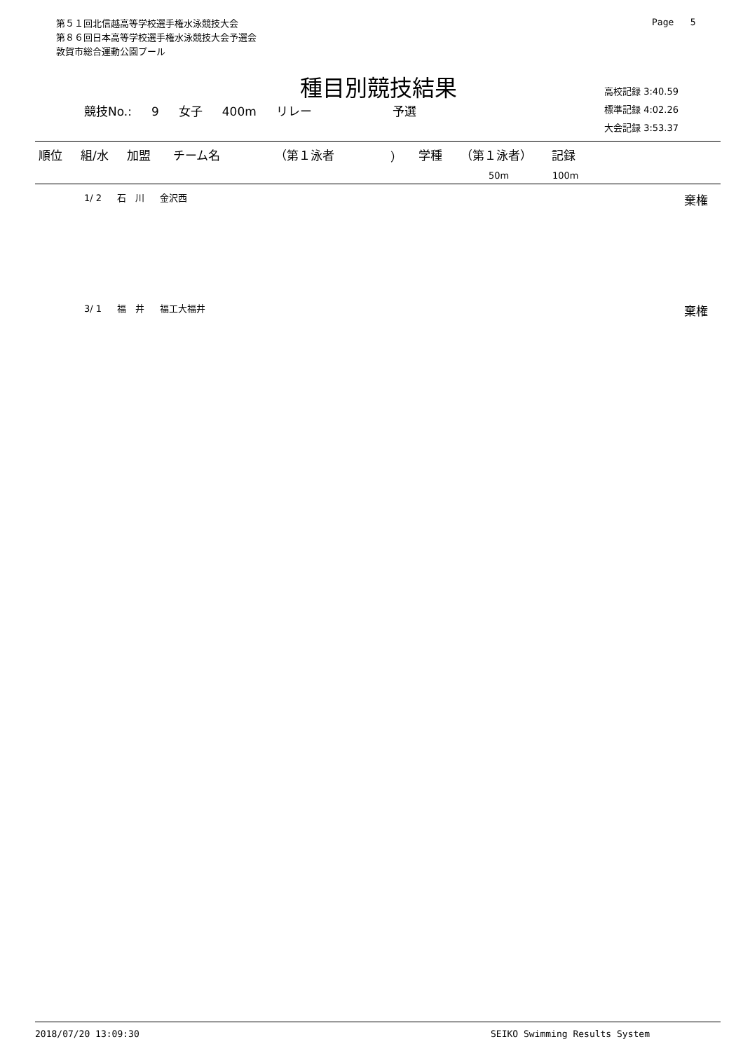第５１回北信越高等学校選手権水泳競技大会
第８６回日本高等学校選手権水泳競技大会予選会
敦賀市総合運動公園プール
Page 5
種目別競技結果
競技No.: 9 女子 400m リレー 予選
高校記録 3:40.59
標準記録 4:02.26
大会記録 3:53.37
| 順位 | 組/水 | 加盟 | チーム名 | （第１泳者 | ） | 学種 | （第１泳者） | 記録 |
| --- | --- | --- | --- | --- | --- | --- | --- | --- |
| | | | | | | | 50m | 100m |
1/ 2 石　川 金沢西
棄権
3/ 1 福　井 福工大福井
棄権
2018/07/20 13:09:30 SEIKO Swimming Results System